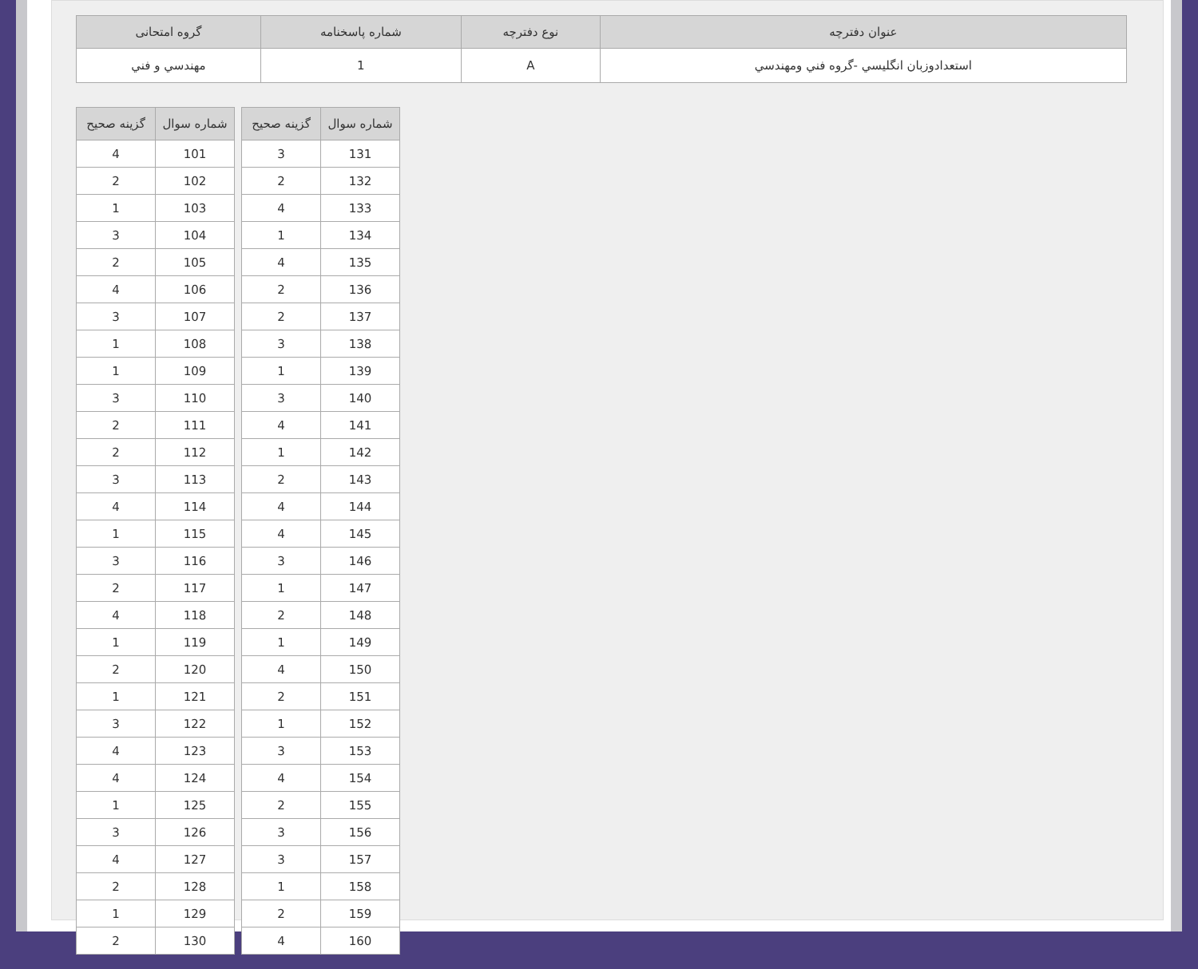| عنوان دفترچه | نوع دفترچه | شماره پاسخنامه | گروه امتحانی |
| --- | --- | --- | --- |
| استعدادوزبان انگليسي -گروه فني ومهندسي | A | 1 | مهندسي و فني |
| شماره سوال | گزینه صحیح |
| --- | --- |
| 101 | 4 |
| 102 | 2 |
| 103 | 1 |
| 104 | 3 |
| 105 | 2 |
| 106 | 4 |
| 107 | 3 |
| 108 | 1 |
| 109 | 1 |
| 110 | 3 |
| 111 | 2 |
| 112 | 2 |
| 113 | 3 |
| 114 | 4 |
| 115 | 1 |
| 116 | 3 |
| 117 | 2 |
| 118 | 4 |
| 119 | 1 |
| 120 | 2 |
| 121 | 1 |
| 122 | 3 |
| 123 | 4 |
| 124 | 4 |
| 125 | 1 |
| 126 | 3 |
| 127 | 4 |
| 128 | 2 |
| 129 | 1 |
| 130 | 2 |
| شماره سوال | گزینه صحیح |
| --- | --- |
| 131 | 3 |
| 132 | 2 |
| 133 | 4 |
| 134 | 1 |
| 135 | 4 |
| 136 | 2 |
| 137 | 2 |
| 138 | 3 |
| 139 | 1 |
| 140 | 3 |
| 141 | 4 |
| 142 | 1 |
| 143 | 2 |
| 144 | 4 |
| 145 | 4 |
| 146 | 3 |
| 147 | 1 |
| 148 | 2 |
| 149 | 1 |
| 150 | 4 |
| 151 | 2 |
| 152 | 1 |
| 153 | 3 |
| 154 | 4 |
| 155 | 2 |
| 156 | 3 |
| 157 | 3 |
| 158 | 1 |
| 159 | 2 |
| 160 | 4 |